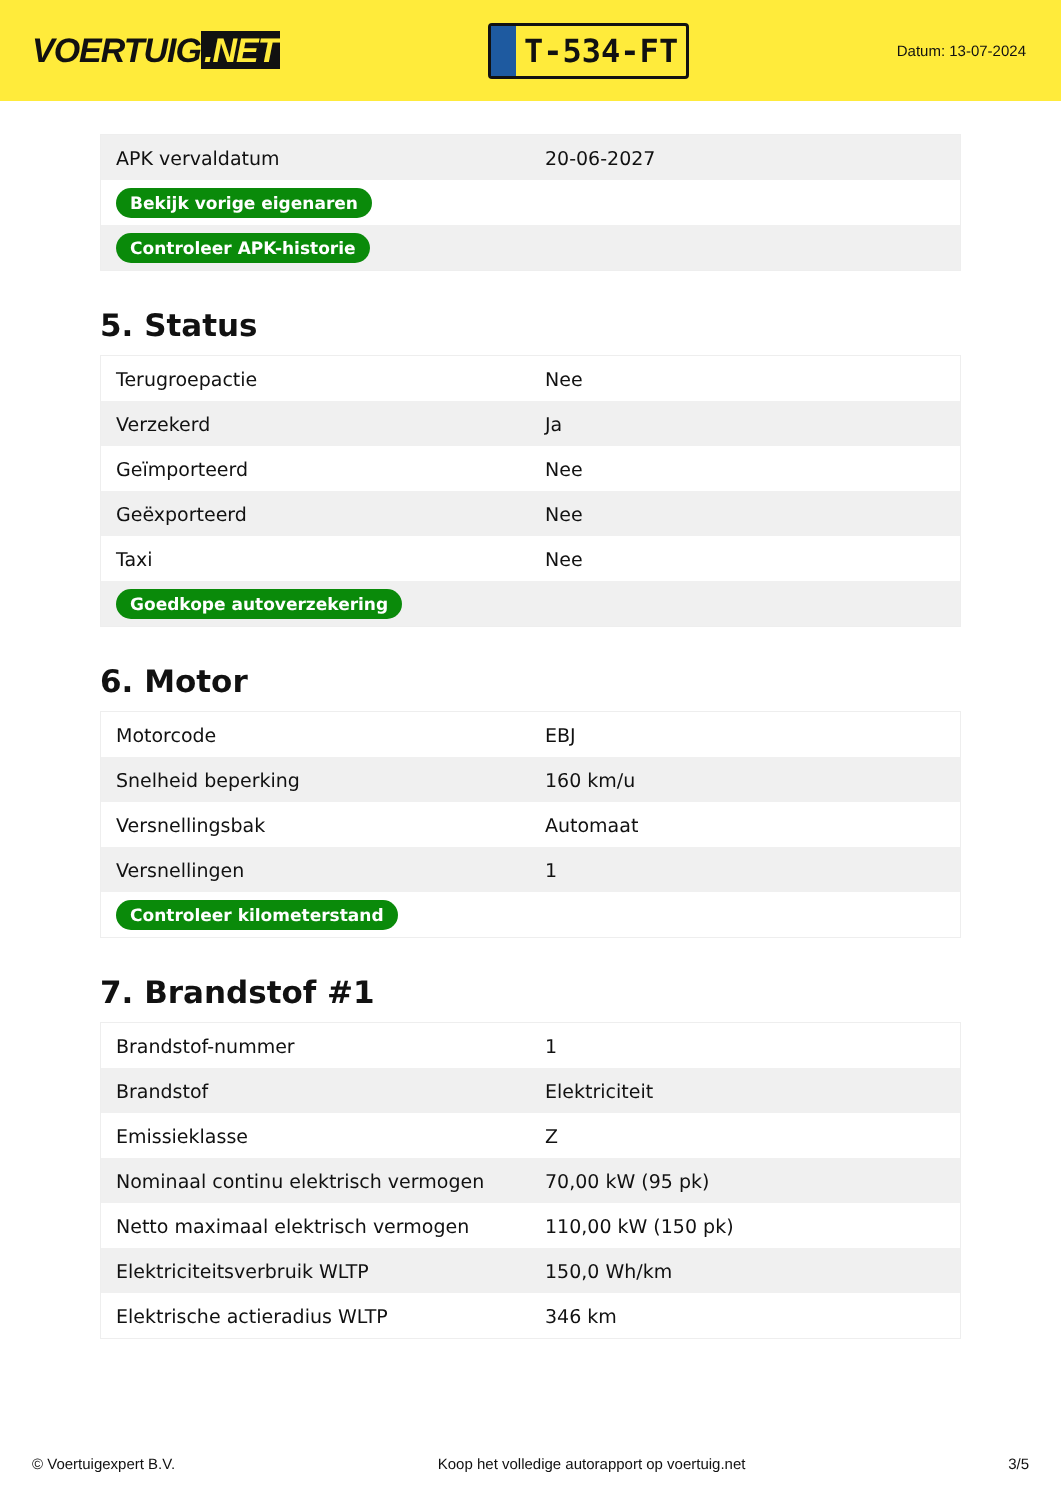VOERTUIG.NET
T-534-FT
Datum: 13-07-2024
| APK vervaldatum | 20-06-2027 |
| Bekijk vorige eigenaren | |
| Controleer APK-historie | |
5. Status
| Terugroepactie | Nee |
| Verzekerd | Ja |
| Geïmporteerd | Nee |
| Geëxporteerd | Nee |
| Taxi | Nee |
| Goedkope autoverzekering | |
6. Motor
| Motorcode | EBJ |
| Snelheid beperking | 160 km/u |
| Versnellingsbak | Automaat |
| Versnellingen | 1 |
| Controleer kilometerstand | |
7. Brandstof #1
| Brandstof-nummer | 1 |
| Brandstof | Elektriciteit |
| Emissieklasse | Z |
| Nominaal continu elektrisch vermogen | 70,00 kW (95 pk) |
| Netto maximaal elektrisch vermogen | 110,00 kW (150 pk) |
| Elektriciteitsverbruik WLTP | 150,0 Wh/km |
| Elektrische actieradius WLTP | 346 km |
© Voertuigexpert B.V. Koop het volledige autorapport op voertuig.net 3/5